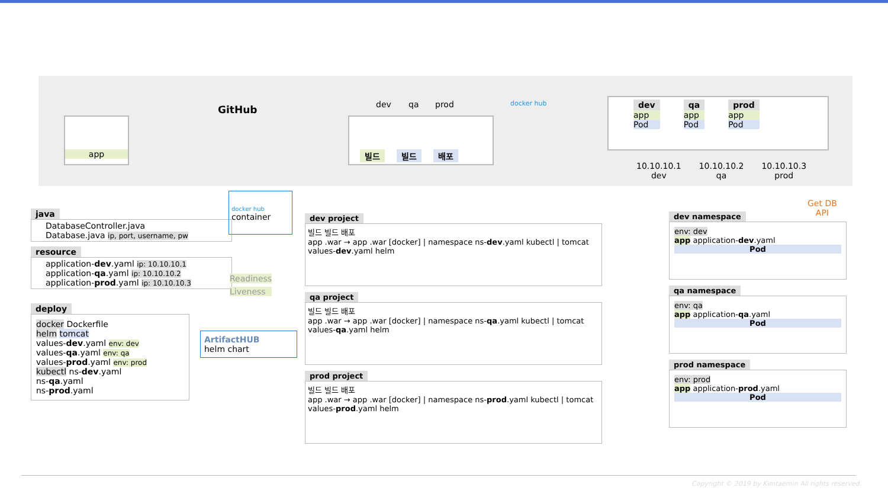app
GitHub dev qa prod
빌드 빌드 배포
docker hub
dev
app
Pod
qa
app
Pod
prod
app
Pod
10.10.10.1
dev
10.10.10.2
qa
10.10.10.3
prod
java
DatabaseController.java
Database.java ip, port, username, pw
resource
application-dev.yaml ip: 10.10.10.1
application-qa.yaml ip: 10.10.10.2
application-prod.yaml ip: 10.10.10.3
deploy
docker Dockerfile
helm tomcat
values-dev.yaml env: dev
values-qa.yaml env: qa
values-prod.yaml env: prod
kubectl ns-dev.yaml
ns-qa.yaml
ns-prod.yaml
docker hub
container
Readiness
Liveness
ArtifactHUB
helm chart
dev project
빌드 빌드 배포
app .war → app .war [docker] | namespace ns-dev.yaml kubectl | tomcat values-dev.yaml helm
qa project
빌드 빌드 배포
app .war → app .war [docker] | namespace ns-qa.yaml kubectl | tomcat values-qa.yaml helm
prod project
빌드 빌드 배포
app .war → app .war [docker] | namespace ns-prod.yaml kubectl | tomcat values-prod.yaml helm
Get DB
API
dev namespace
env: dev
app application-dev.yaml
Pod
qa namespace
env: qa
app application-qa.yaml
Pod
prod namespace
env: prod
app application-prod.yaml
Pod
Copyright © 2019 by Kimtaemin All rights reserved.